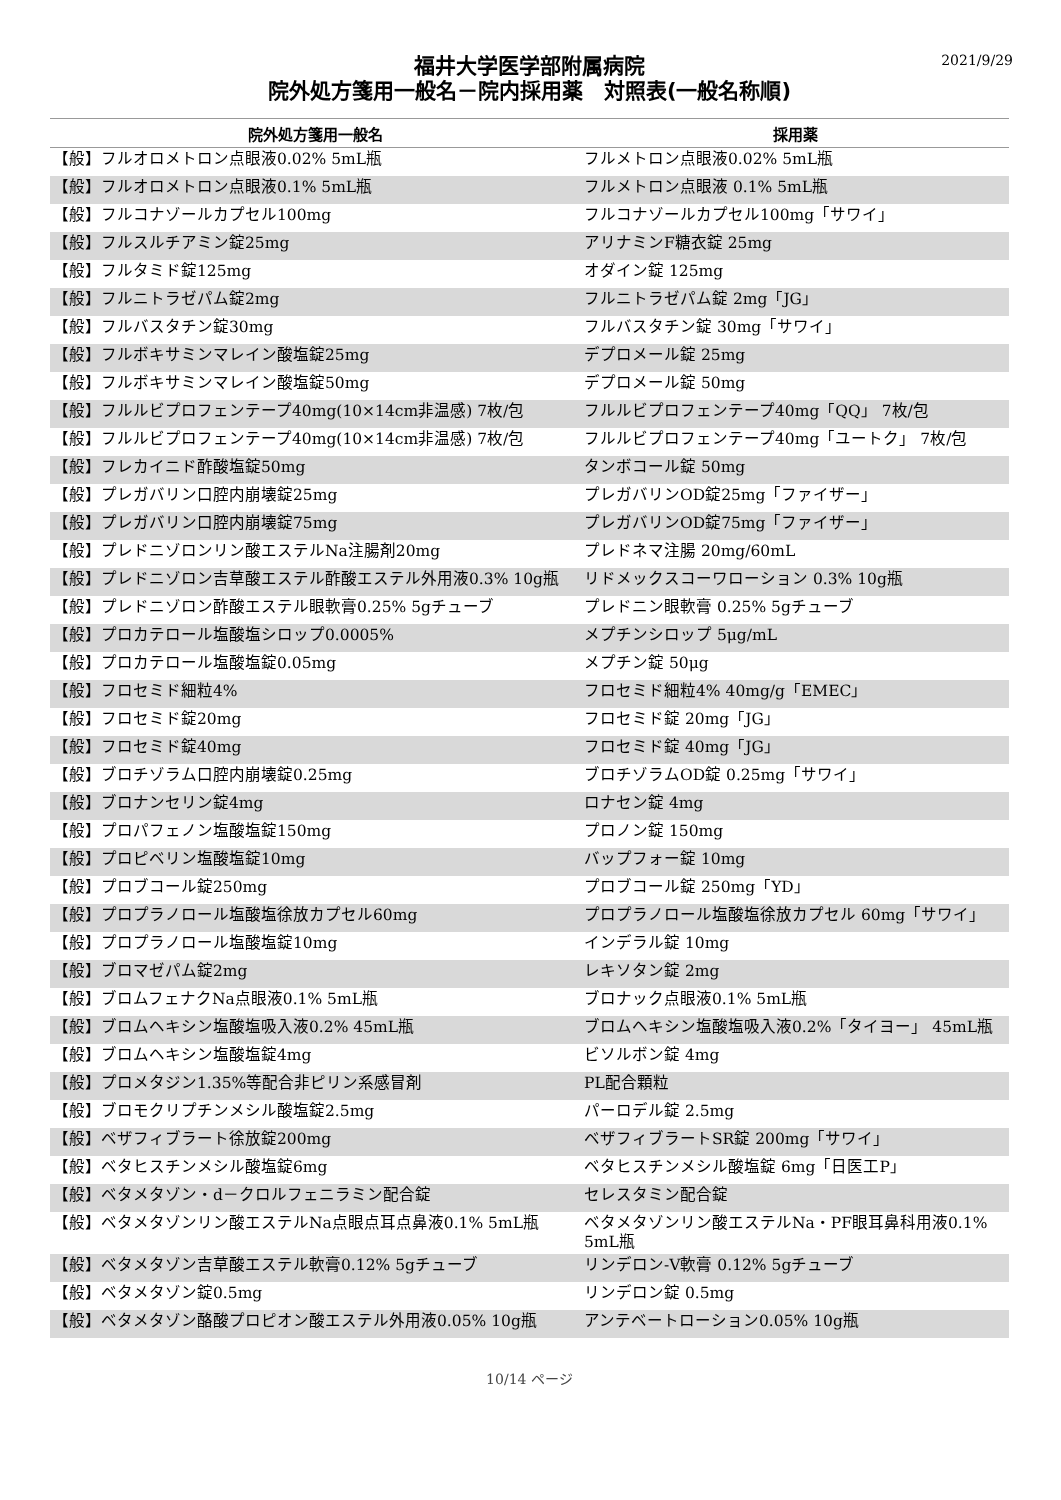2021/9/29
福井大学医学部附属病院
院外処方箋用一般名－院内採用薬　対照表(一般名称順)
| 院外処方箋用一般名 | 採用薬 |
| --- | --- |
| 【般】フルオロメトロン点眼液0.02% 5mL瓶 | フルメトロン点眼液0.02% 5mL瓶 |
| 【般】フルオロメトロン点眼液0.1% 5mL瓶 | フルメトロン点眼液 0.1% 5mL瓶 |
| 【般】フルコナゾールカプセル100mg | フルコナゾールカプセル100mg「サワイ」 |
| 【般】フルスルチアミン錠25mg | アリナミンF糖衣錠 25mg |
| 【般】フルタミド錠125mg | オダイン錠 125mg |
| 【般】フルニトラゼパム錠2mg | フルニトラゼパム錠 2mg「JG」 |
| 【般】フルバスタチン錠30mg | フルバスタチン錠 30mg「サワイ」 |
| 【般】フルボキサミンマレイン酸塩錠25mg | デプロメール錠 25mg |
| 【般】フルボキサミンマレイン酸塩錠50mg | デプロメール錠 50mg |
| 【般】フルルビプロフェンテープ40mg(10×14cm非温感) 7枚/包 | フルルビプロフェンテープ40mg「QQ」 7枚/包 |
| 【般】フルルビプロフェンテープ40mg(10×14cm非温感) 7枚/包 | フルルビプロフェンテープ40mg「ユートク」 7枚/包 |
| 【般】フレカイニド酢酸塩錠50mg | タンボコール錠 50mg |
| 【般】プレガバリン口腔内崩壊錠25mg | プレガバリンOD錠25mg「ファイザー」 |
| 【般】プレガバリン口腔内崩壊錠75mg | プレガバリンOD錠75mg「ファイザー」 |
| 【般】プレドニゾロンリン酸エステルNa注腸剤20mg | プレドネマ注腸 20mg/60mL |
| 【般】プレドニゾロン吉草酸エステル酢酸エステル外用液0.3% 10g瓶 | リドメックスコーワローション 0.3% 10g瓶 |
| 【般】プレドニゾロン酢酸エステル眼軟膏0.25% 5gチューブ | プレドニン眼軟膏 0.25% 5gチューブ |
| 【般】プロカテロール塩酸塩シロップ0.0005% | メプチンシロップ 5μg/mL |
| 【般】プロカテロール塩酸塩錠0.05mg | メプチン錠 50μg |
| 【般】フロセミド細粒4% | フロセミド細粒4% 40mg/g「EMEC」 |
| 【般】フロセミド錠20mg | フロセミド錠 20mg「JG」 |
| 【般】フロセミド錠40mg | フロセミド錠 40mg「JG」 |
| 【般】ブロチゾラム口腔内崩壊錠0.25mg | ブロチゾラムOD錠 0.25mg「サワイ」 |
| 【般】ブロナンセリン錠4mg | ロナセン錠 4mg |
| 【般】プロパフェノン塩酸塩錠150mg | プロノン錠 150mg |
| 【般】プロピベリン塩酸塩錠10mg | バップフォー錠 10mg |
| 【般】プロブコール錠250mg | プロブコール錠 250mg「YD」 |
| 【般】プロプラノロール塩酸塩徐放カプセル60mg | プロプラノロール塩酸塩徐放カプセル 60mg「サワイ」 |
| 【般】プロプラノロール塩酸塩錠10mg | インデラル錠 10mg |
| 【般】ブロマゼパム錠2mg | レキソタン錠 2mg |
| 【般】ブロムフェナクNa点眼液0.1% 5mL瓶 | ブロナック点眼液0.1% 5mL瓶 |
| 【般】ブロムヘキシン塩酸塩吸入液0.2% 45mL瓶 | ブロムヘキシン塩酸塩吸入液0.2%「タイヨー」 45mL瓶 |
| 【般】ブロムヘキシン塩酸塩錠4mg | ビソルボン錠 4mg |
| 【般】プロメタジン1.35%等配合非ピリン系感冒剤 | PL配合顆粒 |
| 【般】ブロモクリプチンメシル酸塩錠2.5mg | パーロデル錠 2.5mg |
| 【般】ベザフィブラート徐放錠200mg | ベザフィブラートSR錠 200mg「サワイ」 |
| 【般】ベタヒスチンメシル酸塩錠6mg | ベタヒスチンメシル酸塩錠 6mg「日医工P」 |
| 【般】ベタメタゾン・d－クロルフェニラミン配合錠 | セレスタミン配合錠 |
| 【般】ベタメタゾンリン酸エステルNa点眼点耳点鼻液0.1% 5mL瓶 | ベタメタゾンリン酸エステルNa・PF眼耳鼻科用液0.1% 5mL瓶 |
| 【般】ベタメタゾン吉草酸エステル軟膏0.12% 5gチューブ | リンデロン-V軟膏 0.12% 5gチューブ |
| 【般】ベタメタゾン錠0.5mg | リンデロン錠 0.5mg |
| 【般】ベタメタゾン酪酸プロピオン酸エステル外用液0.05% 10g瓶 | アンテベートローション0.05% 10g瓶 |
10/14 ページ